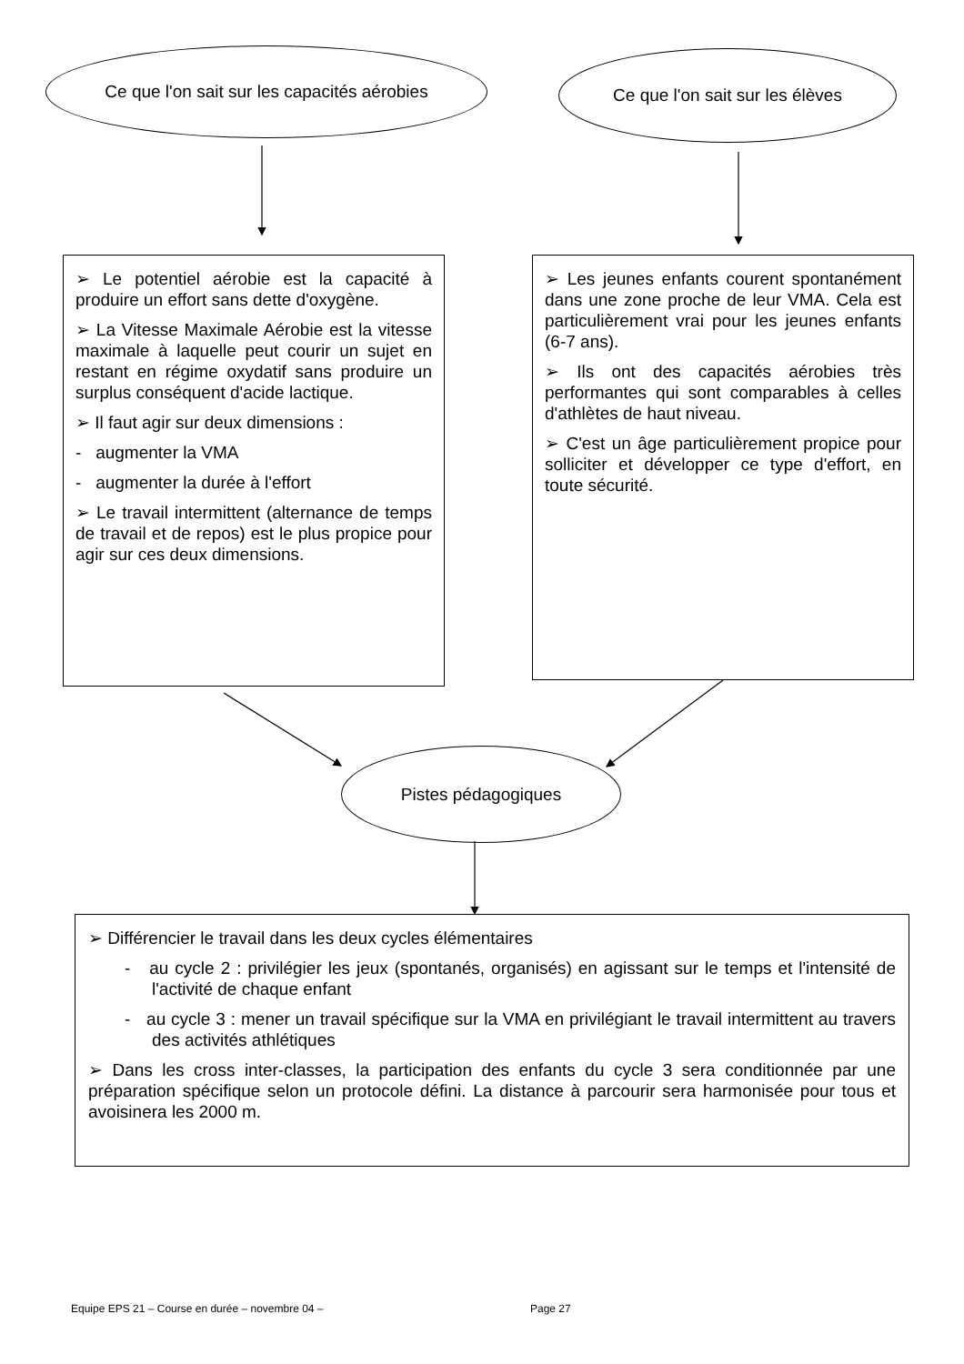Ce que l'on sait sur les capacités aérobies
Ce que l'on sait sur les élèves
➢ Le potentiel aérobie est la capacité à produire un effort sans dette d'oxygène.
➢ La Vitesse Maximale Aérobie est la vitesse maximale à laquelle peut courir un sujet en restant en régime oxydatif sans produire un surplus conséquent d'acide lactique.
➢ Il faut agir sur deux dimensions :
- augmenter la VMA
- augmenter la durée à l'effort
➢ Le travail intermittent (alternance de temps de travail et de repos) est le plus propice pour agir sur ces deux dimensions.
➢ Les jeunes enfants courent spontanément dans une zone proche de leur VMA. Cela est particulièrement vrai pour les jeunes enfants (6-7 ans).
➢ Ils ont des capacités aérobies très performantes qui sont comparables à celles d'athlètes de haut niveau.
➢ C'est un âge particulièrement propice pour solliciter et développer ce type d'effort, en toute sécurité.
Pistes pédagogiques
➢ Différencier le travail dans les deux cycles élémentaires
- au cycle 2 : privilégier les jeux (spontanés, organisés) en agissant sur le temps et l'intensité de l'activité de chaque enfant
- au cycle 3 : mener un travail spécifique sur la VMA en privilégiant le travail intermittent au travers des activités athlétiques
➢ Dans les cross inter-classes, la participation des enfants du cycle 3 sera conditionnée par une préparation spécifique selon un protocole défini. La distance à parcourir sera harmonisée pour tous et avoisinera les 2000 m.
Equipe EPS 21 – Course en durée – novembre 04 – Page 27